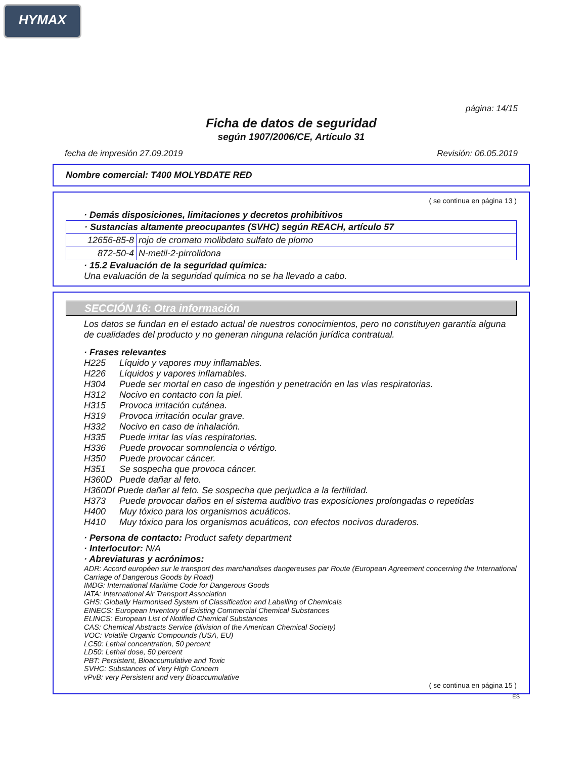HYMAX
página: 14/15
Ficha de datos de seguridad
según 1907/2006/CE, Artículo 31
fecha de impresión 27.09.2019 Revisión: 06.05.2019
Nombre comercial: T400 MOLYBDATE RED
( se continua en página 13 )
· Demás disposiciones, limitaciones y decretos prohibitivos
| · Sustancias altamente preocupantes (SVHC) según REACH, artículo 57 | |
| 12656-85-8 | rojo de cromato molibdato sulfato de plomo |
| 872-50-4 | N-metil-2-pirrolidona |
· 15.2 Evaluación de la seguridad química:
Una evaluación de la seguridad química no se ha llevado a cabo.
SECCIÓN 16: Otra información
Los datos se fundan en el estado actual de nuestros conocimientos, pero no constituyen garantía alguna de cualidades del producto y no generan ninguna relación jurídica contratual.
· Frases relevantes
H225 Líquido y vapores muy inflamables.
H226 Líquidos y vapores inflamables.
H304 Puede ser mortal en caso de ingestión y penetración en las vías respiratorias.
H312 Nocivo en contacto con la piel.
H315 Provoca irritación cutánea.
H319 Provoca irritación ocular grave.
H332 Nocivo en caso de inhalación.
H335 Puede irritar las vías respiratorias.
H336 Puede provocar somnolencia o vértigo.
H350 Puede provocar cáncer.
H351 Se sospecha que provoca cáncer.
H360D Puede dañar al feto.
H360Df Puede dañar al feto. Se sospecha que perjudica a la fertilidad.
H373 Puede provocar daños en el sistema auditivo tras exposiciones prolongadas o repetidas
H400 Muy tóxico para los organismos acuáticos.
H410 Muy tóxico para los organismos acuáticos, con efectos nocivos duraderos.
· Persona de contacto: Product safety department
· Interlocutor: N/A
· Abreviaturas y acrónimos:
ADR: Accord européen sur le transport des marchandises dangereuses par Route (European Agreement concerning the International Carriage of Dangerous Goods by Road)
IMDG: International Maritime Code for Dangerous Goods
IATA: International Air Transport Association
GHS: Globally Harmonised System of Classification and Labelling of Chemicals
EINECS: European Inventory of Existing Commercial Chemical Substances
ELINCS: European List of Notified Chemical Substances
CAS: Chemical Abstracts Service (division of the American Chemical Society)
VOC: Volatile Organic Compounds (USA, EU)
LC50: Lethal concentration, 50 percent
LD50: Lethal dose, 50 percent
PBT: Persistent, Bioaccumulative and Toxic
SVHC: Substances of Very High Concern
vPvB: very Persistent and very Bioaccumulative
( se continua en página 15 )
ES